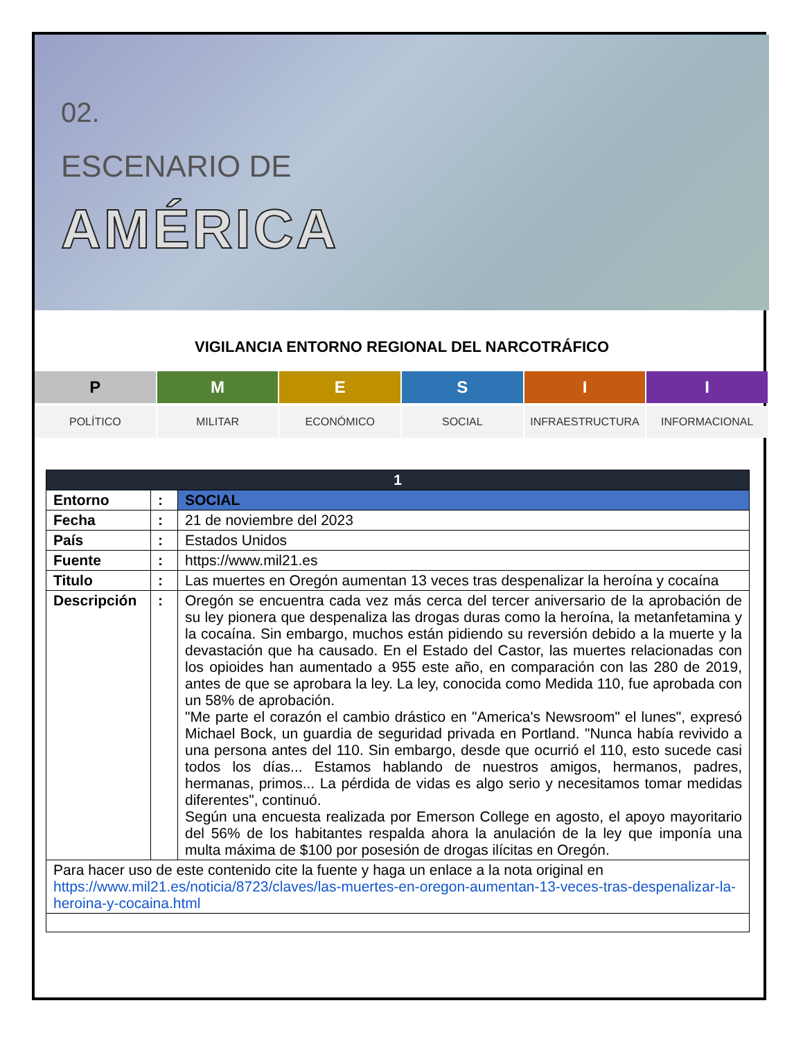02.
ESCENARIO DE
AMÉRICA
VIGILANCIA ENTORNO REGIONAL DEL NARCOTRÁFICO
P M E S I I
POLÍTICO MILITAR ECONÓMICO SOCIAL INFRAESTRUCTURA INFORMACIONAL
| 1 | | |
| --- | --- | --- |
| Entorno | : | SOCIAL |
| Fecha | : | 21 de noviembre del 2023 |
| País | : | Estados Unidos |
| Fuente | : | https://www.mil21.es |
| Titulo | : | Las muertes en Oregón aumentan 13 veces tras despenalizar la heroína y cocaína |
| Descripción | : | Oregón se encuentra cada vez más cerca del tercer aniversario de la aprobación de su ley pionera que despenaliza las drogas duras como la heroína, la metanfetamina y la cocaína. Sin embargo, muchos están pidiendo su reversión debido a la muerte y la devastación que ha causado. En el Estado del Castor, las muertes relacionadas con los opioides han aumentado a 955 este año, en comparación con las 280 de 2019, antes de que se aprobara la ley. La ley, conocida como Medida 110, fue aprobada con un 58% de aprobación. "Me parte el corazón el cambio drástico en "America's Newsroom" el lunes", expresó Michael Bock, un guardia de seguridad privada en Portland. "Nunca había revivido a una persona antes del 110. Sin embargo, desde que ocurrió el 110, esto sucede casi todos los días... Estamos hablando de nuestros amigos, hermanos, padres, hermanas, primos... La pérdida de vidas es algo serio y necesitamos tomar medidas diferentes", continuó. Según una encuesta realizada por Emerson College en agosto, el apoyo mayoritario del 56% de los habitantes respalda ahora la anulación de la ley que imponía una multa máxima de $100 por posesión de drogas ilícitas en Oregón. |
| Para hacer uso de este contenido cite la fuente y haga un enlace a la nota original en https://www.mil21.es/noticia/8723/claves/las-muertes-en-oregon-aumentan-13-veces-tras-despenalizar-la-heroina-y-cocaina.html | | |